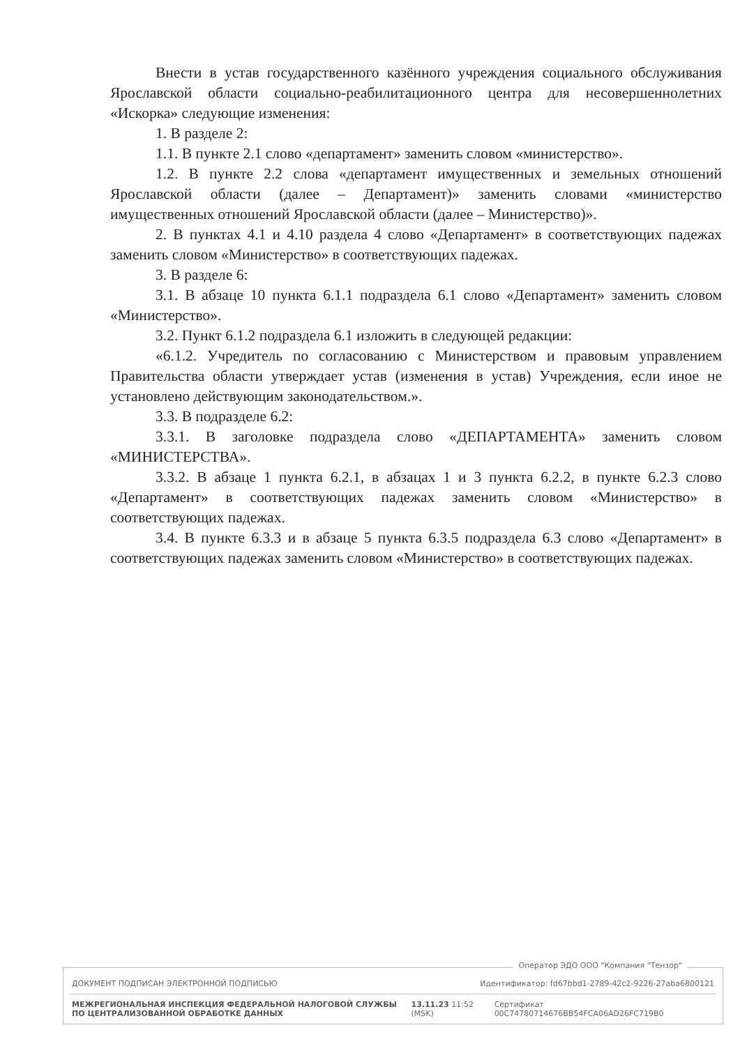Внести в устав государственного казённого учреждения социального обслуживания Ярославской области социально-реабилитационного центра для несовершеннолетних «Искорка» следующие изменения:
1. В разделе 2:
1.1. В пункте 2.1 слово «департамент» заменить словом «министерство».
1.2. В пункте 2.2 слова «департамент имущественных и земельных отношений Ярославской области (далее – Департамент)» заменить словами «министерство имущественных отношений Ярославской области (далее – Министерство)».
2. В пунктах 4.1 и 4.10 раздела 4 слово «Департамент» в соответствующих падежах заменить словом «Министерство» в соответствующих падежах.
3. В разделе 6:
3.1. В абзаце 10 пункта 6.1.1 подраздела 6.1 слово «Департамент» заменить словом «Министерство».
3.2. Пункт 6.1.2 подраздела 6.1 изложить в следующей редакции:
«6.1.2. Учредитель по согласованию с Министерством и правовым управлением Правительства области утверждает устав (изменения в устав) Учреждения, если иное не установлено действующим законодательством.».
3.3. В подразделе 6.2:
3.3.1. В заголовке подраздела слово «ДЕПАРТАМЕНТА» заменить словом «МИНИСТЕРСТВА».
3.3.2. В абзаце 1 пункта 6.2.1, в абзацах 1 и 3 пункта 6.2.2, в пункте 6.2.3 слово «Департамент» в соответствующих падежах заменить словом «Министерство» в соответствующих падежах.
3.4. В пункте 6.3.3 и в абзаце 5 пункта 6.3.5 подраздела 6.3 слово «Департамент» в соответствующих падежах заменить словом «Министерство» в соответствующих падежах.
Оператор ЭДО ООО "Компания "Тензор"
ДОКУМЕНТ ПОДПИСАН ЭЛЕКТРОННОЙ ПОДПИСЬЮ Идентификатор: fd67bbd1-2789-42c2-9226-27aba6800121
МЕЖРЕГИОНАЛЬНАЯ ИНСПЕКЦИЯ ФЕДЕРАЛЬНОЙ НАЛОГОВОЙ СЛУЖБЫ ПО ЦЕНТРАЛИЗОВАННОЙ ОБРАБОТКЕ ДАННЫХ 13.11.23 11:52 (MSK) Сертификат 00C74780714676BB54FCA06AD26FC719B0